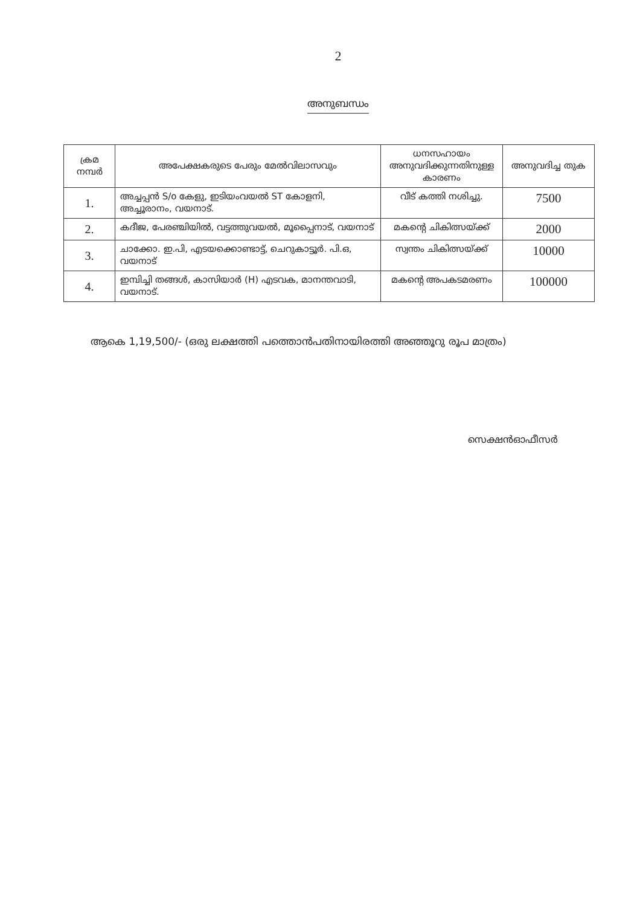2
അനുബന്ധം
| ക്രമ നമ്പർ | അപേക്ഷകരുടെ പേരും മേൽവിലാസവും | ധനസഹായം അനുവദിക്കുന്നതിനുള്ള കാരണം | അനുവദിച്ച തുക |
| --- | --- | --- | --- |
| 1. | അച്ചപ്പൻ S/o കേളു, ഇടിയംവയൽ ST കോളനി, അച്ചൂരാനം, വയനാട്. | വീട് കത്തി നശിച്ചു. | 7500 |
| 2. | കദീജ, പേരഞ്ചിയിൽ, വട്ടത്തുവയൽ, മൂപ്പൈനാട്, വയനാട് | മകന്റെ ചികിത്സയ്ക്ക് | 2000 |
| 3. | ചാക്കോ. ഇ.പി, എടയക്കൊണ്ടാട്ട്, ചെറുകാട്ടൂർ. പി.ഒ, വയനാട് | സ്വന്തം ചികിത്സയ്ക്ക് | 10000 |
| 4. | ഇമ്പിച്ചി തങ്ങൾ, കാസിയാർ (H) എടവക, മാനന്തവാടി, വയനാട്. | മകന്റെ അപകടമരണം | 100000 |
ആകെ 1,19,500/- (ഒരു ലക്ഷത്തി പത്തൊൻപതിനായിരത്തി അഞ്ഞൂറു രൂപ മാത്രം)
സെക്ഷൻഓഫീസർ